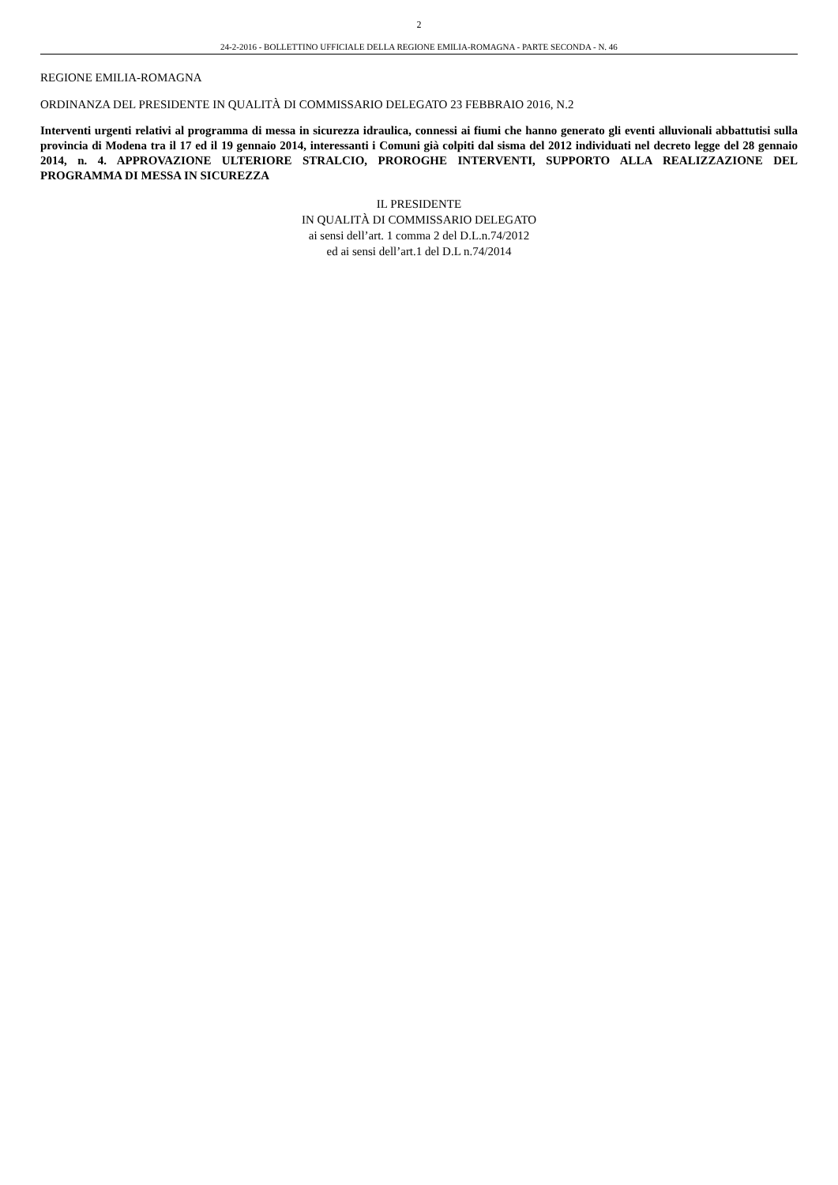2
24-2-2016 - BOLLETTINO UFFICIALE DELLA REGIONE EMILIA-ROMAGNA - PARTE SECONDA - N. 46
REGIONE EMILIA-ROMAGNA
ORDINANZA DEL PRESIDENTE IN QUALITÀ DI COMMISSARIO DELEGATO 23 FEBBRAIO 2016, N.2
Interventi urgenti relativi al programma di messa in sicurezza idraulica, connessi ai fiumi che hanno generato gli eventi alluvionali abbattutisi sulla provincia di Modena tra il 17 ed il 19 gennaio 2014, interessanti i Comuni già colpiti dal sisma del 2012 individuati nel decreto legge del 28 gennaio 2014, n. 4. APPROVAZIONE ULTERIORE STRALCIO, PROROGHE INTERVENTI, SUPPORTO ALLA REALIZZAZIONE DEL PROGRAMMA DI MESSA IN SICUREZZA
IL PRESIDENTE
IN QUALITÀ DI COMMISSARIO DELEGATO
ai sensi dell’art. 1 comma 2 del D.L.n.74/2012
ed ai sensi dell’art.1 del D.L n.74/2014